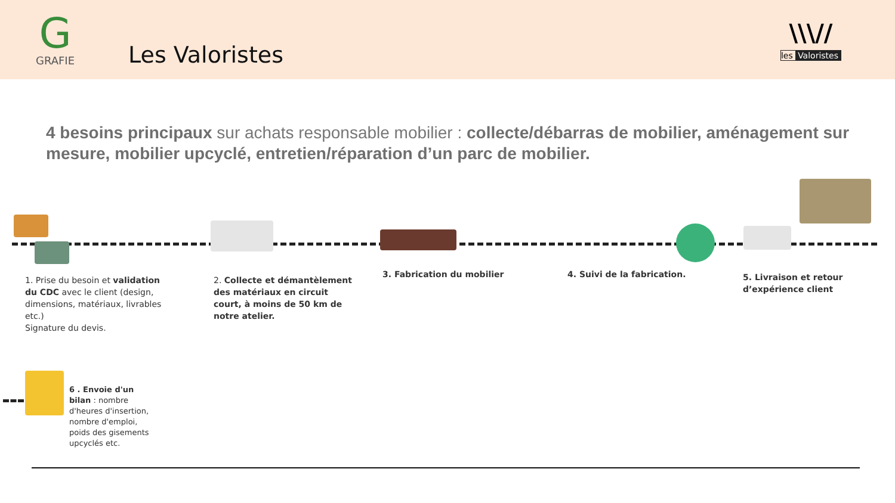G
GRAFIE
Les Valoristes
\\\//
les Valoristes
4 besoins principaux sur achats responsable mobilier : collecte/débarras de mobilier, aménagement sur mesure, mobilier upcyclé, entretien/réparation d’un parc de mobilier.
1. Prise du besoin et validation du CDC avec le client (design, dimensions, matériaux, livrables etc.)
Signature du devis.
2. Collecte et démantèlement des matériaux en circuit court, à moins de 50 km de notre atelier.
3. Fabrication du mobilier
4. Suivi de la fabrication.
5. Livraison et retour d’expérience client
6 . Envoie d'un bilan : nombre d'heures d'insertion, nombre d'emploi, poids des gisements upcyclés etc.